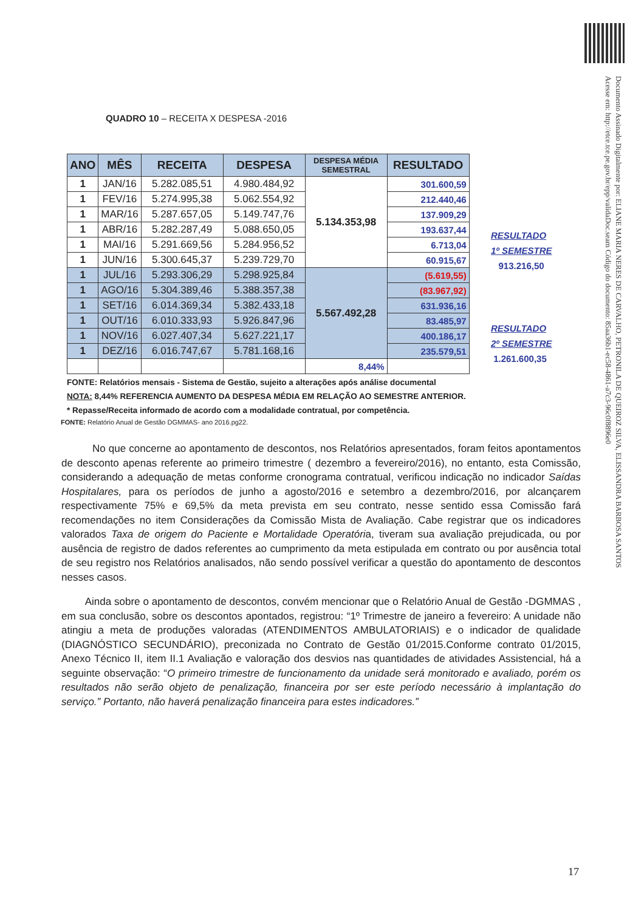Documento Assinado Digitalmente por: ELIANE MARIA NERES DE CARVALHO, PETRONILA DE QUEIROZ SILVA, ELISSANDRA BARBOSA SANTOS
Acesse em: http://etce.tce.pe.gov.br/epp/validaDoc.seam Código do documento: 85aa36b1-ec58-4861-a7c3-96c0f8896e0
QUADRO 10 – RECEITA X DESPESA -2016
| ANO | MÊS | RECEITA | DESPESA | DESPESA MÉDIA SEMESTRAL | RESULTADO |
| --- | --- | --- | --- | --- | --- |
| 1 | JAN/16 | 5.282.085,51 | 4.980.484,92 | 5.134.353,98 | 301.600,59 |
| 1 | FEV/16 | 5.274.995,38 | 5.062.554,92 | | 212.440,46 |
| 1 | MAR/16 | 5.287.657,05 | 5.149.747,76 | | 137.909,29 |
| 1 | ABR/16 | 5.282.287,49 | 5.088.650,05 | | 193.637,44 |
| 1 | MAI/16 | 5.291.669,56 | 5.284.956,52 | | 6.713,04 |
| 1 | JUN/16 | 5.300.645,37 | 5.239.729,70 | | 60.915,67 |
| 1 | JUL/16 | 5.293.306,29 | 5.298.925,84 | 5.567.492,28 | (5.619,55) |
| 1 | AGO/16 | 5.304.389,46 | 5.388.357,38 | | (83.967,92) |
| 1 | SET/16 | 6.014.369,34 | 5.382.433,18 | | 631.936,16 |
| 1 | OUT/16 | 6.010.333,93 | 5.926.847,96 | | 83.485,97 |
| 1 | NOV/16 | 6.027.407,34 | 5.627.221,17 | | 400.186,17 |
| 1 | DEZ/16 | 6.016.747,67 | 5.781.168,16 | | 235.579,51 |
| | | | | 8,44% | |
FONTE: Relatórios mensais - Sistema de Gestão, sujeito a alterações após análise documental
NOTA: 8,44% REFERENCIA AUMENTO DA DESPESA MÉDIA EM RELAÇÃO AO SEMESTRE ANTERIOR.
* Repasse/Receita informado de acordo com a modalidade contratual, por competência.
FONTE: Relatório Anual de Gestão DGMMAS- ano 2016.pg22.
RESULTADO
1º SEMESTRE
913.216,50
RESULTADO
2º SEMESTRE
1.261.600,35
No que concerne ao apontamento de descontos, nos Relatórios apresentados, foram feitos apontamentos de desconto apenas referente ao primeiro trimestre ( dezembro a fevereiro/2016), no entanto, esta Comissão, considerando a adequação de metas conforme cronograma contratual, verificou indicação no indicador Saídas Hospitalares, para os períodos de junho a agosto/2016 e setembro a dezembro/2016, por alcançarem respectivamente 75% e 69,5% da meta prevista em seu contrato, nesse sentido essa Comissão fará recomendações no item Considerações da Comissão Mista de Avaliação. Cabe registrar que os indicadores valorados Taxa de origem do Paciente e Mortalidade Operatória, tiveram sua avaliação prejudicada, ou por ausência de registro de dados referentes ao cumprimento da meta estipulada em contrato ou por ausência total de seu registro nos Relatórios analisados, não sendo possível verificar a questão do apontamento de descontos nesses casos.
Ainda sobre o apontamento de descontos, convém mencionar que o Relatório Anual de Gestão -DGMMAS , em sua conclusão, sobre os descontos apontados, registrou: “1º Trimestre de janeiro a fevereiro: A unidade não atingiu a meta de produções valoradas (ATENDIMENTOS AMBULATORIAIS) e o indicador de qualidade (DIAGNÓSTICO SECUNDÁRIO), preconizada no Contrato de Gestão 01/2015.Conforme contrato 01/2015, Anexo Técnico II, item II.1 Avaliação e valoração dos desvios nas quantidades de atividades Assistencial, há a seguinte observação: “O primeiro trimestre de funcionamento da unidade será monitorado e avaliado, porém os resultados não serão objeto de penalização, financeira por ser este período necessário à implantação do serviço.” Portanto, não haverá penalização financeira para estes indicadores.”
17